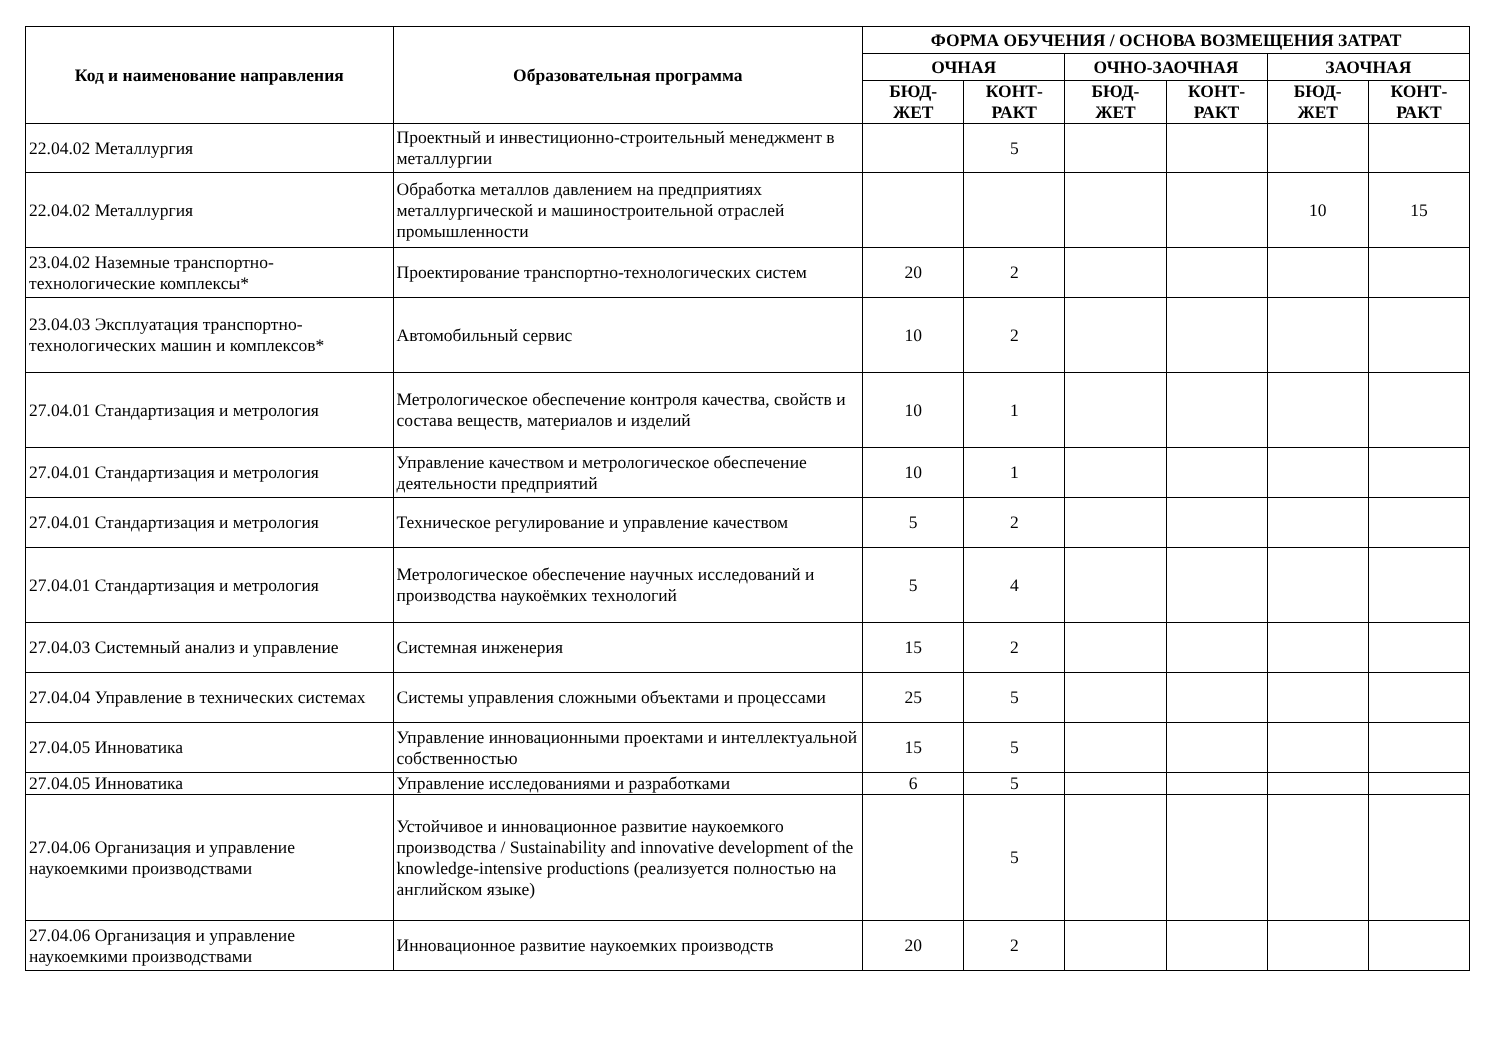| Код и наименование направления | Образовательная программа | ФОРМА ОБУЧЕНИЯ / ОСНОВА ВОЗМЕЩЕНИЯ ЗАТРАТ | | | | | |
| --- | --- | --- | --- | --- | --- | --- | --- |
| | | ОЧНАЯ | | ОЧНО-ЗАОЧНАЯ | | ЗАОЧНАЯ | |
| | | БЮД- ЖЕТ | КОНТ- РАКТ | БЮД- ЖЕТ | КОНТ- РАКТ | БЮД- ЖЕТ | КОНТ- РАКТ |
| 22.04.02 Металлургия | Проектный и инвестиционно-строительный менеджмент в металлургии | | 5 | | | | |
| 22.04.02 Металлургия | Обработка металлов давлением на предприятиях металлургической и машиностроительной отраслей промышленности | | | | | 10 | 15 |
| 23.04.02 Наземные транспортно-технологические комплексы* | Проектирование транспортно-технологических систем | 20 | 2 | | | | |
| 23.04.03 Эксплуатация транспортно-технологических машин и комплексов* | Автомобильный сервис | 10 | 2 | | | | |
| 27.04.01 Стандартизация и метрология | Метрологическое обеспечение контроля качества, свойств и состава веществ, материалов и изделий | 10 | 1 | | | | |
| 27.04.01 Стандартизация и метрология | Управление качеством и метрологическое обеспечение деятельности предприятий | 10 | 1 | | | | |
| 27.04.01 Стандартизация и метрология | Техническое регулирование и управление качеством | 5 | 2 | | | | |
| 27.04.01 Стандартизация и метрология | Метрологическое обеспечение научных исследований и производства наукоёмких технологий | 5 | 4 | | | | |
| 27.04.03 Системный анализ и управление | Системная инженерия | 15 | 2 | | | | |
| 27.04.04 Управление в технических системах | Системы управления сложными объектами и процессами | 25 | 5 | | | | |
| 27.04.05 Инноватика | Управление инновационными проектами и интеллектуальной собственностью | 15 | 5 | | | | |
| 27.04.05 Инноватика | Управление исследованиями и разработками | 6 | 5 | | | | |
| 27.04.06 Организация и управление наукоемкими производствами | Устойчивое и инновационное развитие наукоемкого производства / Sustainability and innovative development of the knowledge-intensive productions (реализуется полностью на английском языке) | | 5 | | | | |
| 27.04.06 Организация и управление наукоемкими производствами | Инновационное развитие наукоемких производств | 20 | 2 | | | | |